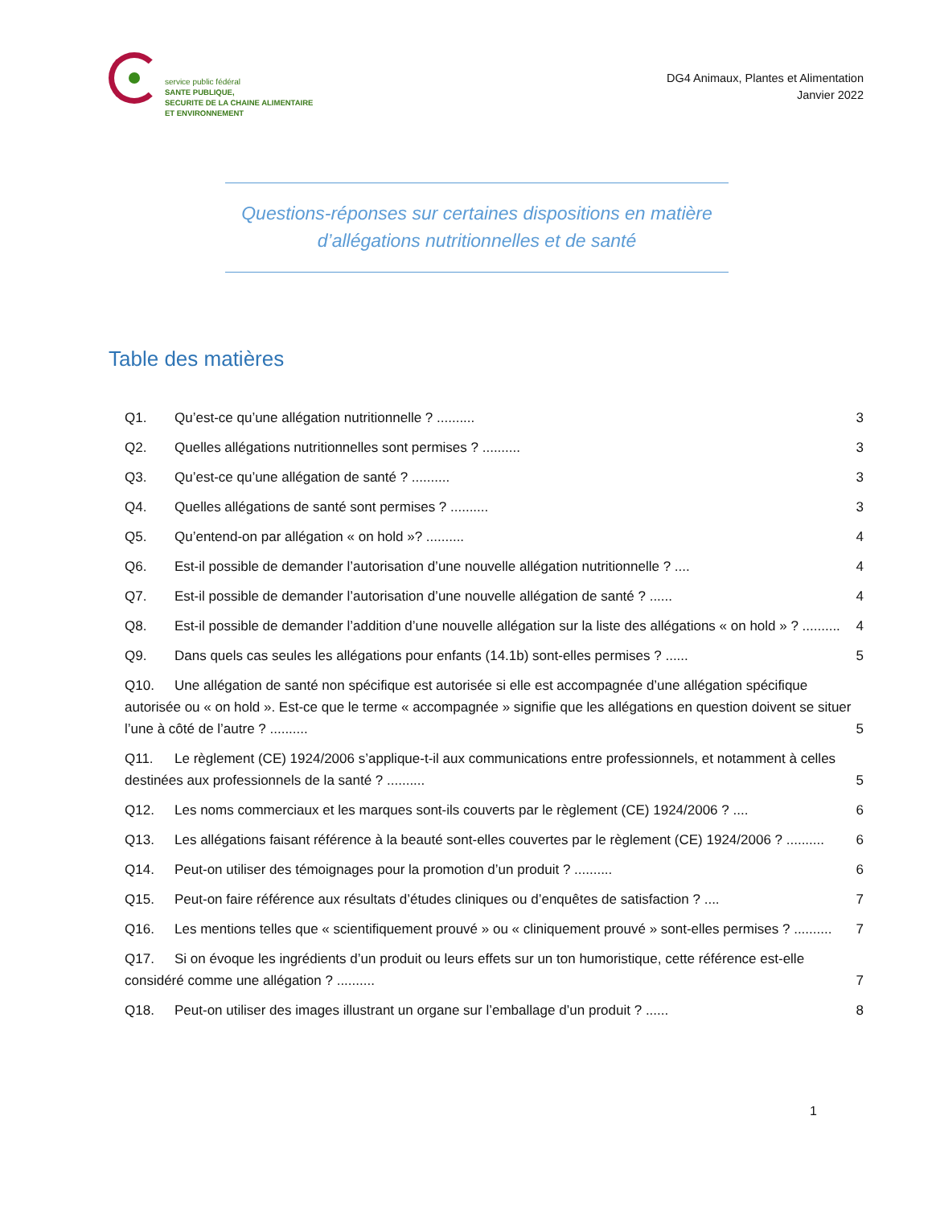service public fédéral
SANTE PUBLIQUE,
SECURITE DE LA CHAINE ALIMENTAIRE
ET ENVIRONNEMENT
DG4 Animaux, Plantes et Alimentation
Janvier 2022
Questions-réponses sur certaines dispositions en matière
d’allégations nutritionnelles et de santé
Table des matières
Q1. Qu’est-ce qu’une allégation nutritionnelle ? .......... 3
Q2. Quelles allégations nutritionnelles sont permises ? .......... 3
Q3. Qu’est-ce qu’une allégation de santé ? .......... 3
Q4. Quelles allégations de santé sont permises ? .......... 3
Q5. Qu’entend-on par allégation « on hold »? .......... 4
Q6. Est-il possible de demander l’autorisation d’une nouvelle allégation nutritionnelle ? .... 4
Q7. Est-il possible de demander l’autorisation d’une nouvelle allégation de santé ? ...... 4
Q8. Est-il possible de demander l’addition d’une nouvelle allégation sur la liste des allégations « on hold » ? .......... 4
Q9. Dans quels cas seules les allégations pour enfants (14.1b) sont-elles permises ? ...... 5
Q10. Une allégation de santé non spécifique est autorisée si elle est accompagnée d’une allégation spécifique autorisée ou « on hold ». Est-ce que le terme « accompagnée » signifie que les allégations en question doivent se situer l’une à côté de l’autre ? .......... 5
Q11. Le règlement (CE) 1924/2006 s’applique-t-il aux communications entre professionnels, et notamment à celles destinées aux professionnels de la santé ? .......... 5
Q12. Les noms commerciaux et les marques sont-ils couverts par le règlement (CE) 1924/2006 ? .... 6
Q13. Les allégations faisant référence à la beauté sont-elles couvertes par le règlement (CE) 1924/2006 ? .......... 6
Q14. Peut-on utiliser des témoignages pour la promotion d’un produit ? .......... 6
Q15. Peut-on faire référence aux résultats d’études cliniques ou d’enquêtes de satisfaction ? .... 7
Q16. Les mentions telles que « scientifiquement prouvé » ou « cliniquement prouvé » sont-elles permises ? .......... 7
Q17. Si on évoque les ingrédients d’un produit ou leurs effets sur un ton humoristique, cette référence est-elle considéré comme une allégation ? .......... 7
Q18. Peut-on utiliser des images illustrant un organe sur l’emballage d’un produit ? ...... 8
1